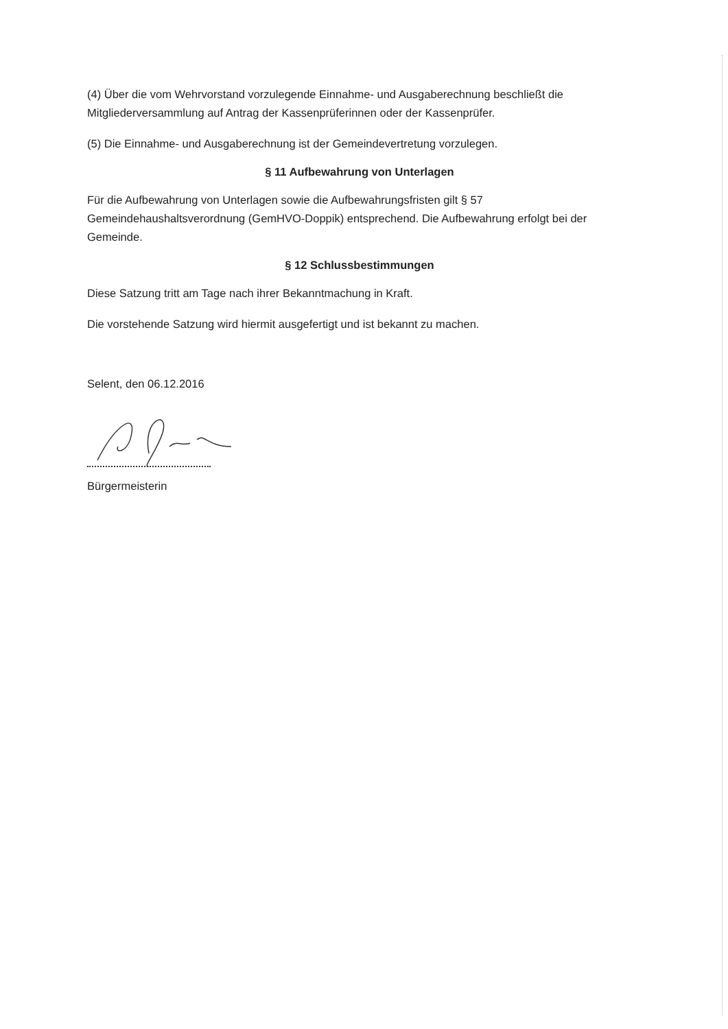(4) Über die vom Wehrvorstand vorzulegende Einnahme- und Ausgaberechnung beschließt die Mitgliederversammlung auf Antrag der Kassenprüferinnen oder der Kassenprüfer.
(5) Die Einnahme- und Ausgaberechnung ist der Gemeindevertretung vorzulegen.
§ 11 Aufbewahrung von Unterlagen
Für die Aufbewahrung von Unterlagen sowie die Aufbewahrungsfristen gilt § 57 Gemeindehaushaltsverordnung (GemHVO-Doppik) entsprechend. Die Aufbewahrung erfolgt bei der Gemeinde.
§ 12 Schlussbestimmungen
Diese Satzung tritt am Tage nach ihrer Bekanntmachung in Kraft.
Die vorstehende Satzung wird hiermit ausgefertigt und ist bekannt zu machen.
Selent, den 06.12.2016
Bürgermeisterin